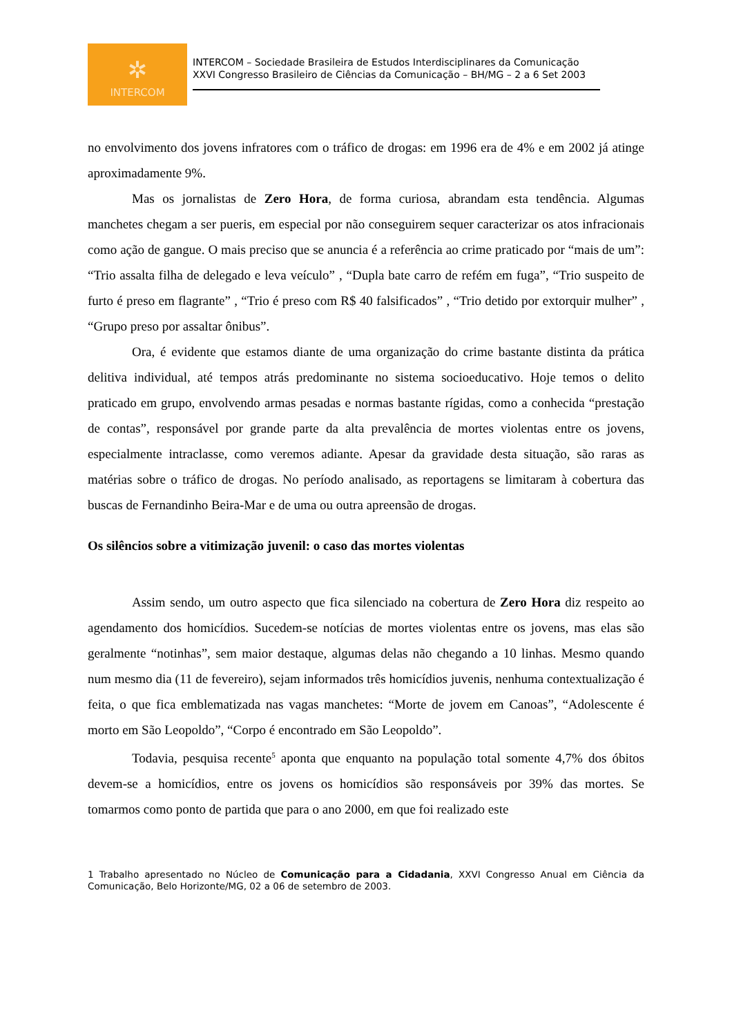✲
INTERCOM
INTERCOM – Sociedade Brasileira de Estudos Interdisciplinares da Comunicação
XXVI Congresso Brasileiro de Ciências da Comunicação – BH/MG – 2 a 6 Set 2003
no envolvimento dos jovens infratores com o tráfico de drogas: em 1996 era de 4% e em 2002 já atinge aproximadamente 9%.
Mas os jornalistas de Zero Hora, de forma curiosa, abrandam esta tendência. Algumas manchetes chegam a ser pueris, em especial por não conseguirem sequer caracterizar os atos infracionais como ação de gangue. O mais preciso que se anuncia é a referência ao crime praticado por “mais de um”: “Trio assalta filha de delegado e leva veículo” , “Dupla bate carro de refém em fuga”, “Trio suspeito de furto é preso em flagrante” , “Trio é preso com R$ 40 falsificados” , “Trio detido por extorquir mulher” , “Grupo preso por assaltar ônibus”.
Ora, é evidente que estamos diante de uma organização do crime bastante distinta da prática delitiva individual, até tempos atrás predominante no sistema socioeducativo. Hoje temos o delito praticado em grupo, envolvendo armas pesadas e normas bastante rígidas, como a conhecida “prestação de contas”, responsável por grande parte da alta prevalência de mortes violentas entre os jovens, especialmente intraclasse, como veremos adiante. Apesar da gravidade desta situação, são raras as matérias sobre o tráfico de drogas. No período analisado, as reportagens se limitaram à cobertura das buscas de Fernandinho Beira-Mar e de uma ou outra apreensão de drogas.
Os silêncios sobre a vitimização juvenil: o caso das mortes violentas
Assim sendo, um outro aspecto que fica silenciado na cobertura de Zero Hora diz respeito ao agendamento dos homicídios. Sucedem-se notícias de mortes violentas entre os jovens, mas elas são geralmente “notinhas”, sem maior destaque, algumas delas não chegando a 10 linhas. Mesmo quando num mesmo dia (11 de fevereiro), sejam informados três homicídios juvenis, nenhuma contextualização é feita, o que fica emblematizada nas vagas manchetes: “Morte de jovem em Canoas”, “Adolescente é morto em São Leopoldo”, “Corpo é encontrado em São Leopoldo”.
Todavia, pesquisa recente<sup>5</sup> aponta que enquanto na população total somente 4,7% dos óbitos devem-se a homicídios, entre os jovens os homicídios são responsáveis por 39% das mortes. Se tomarmos como ponto de partida que para o ano 2000, em que foi realizado este
1 Trabalho apresentado no Núcleo de Comunicação para a Cidadania, XXVI Congresso Anual em Ciência da Comunicação, Belo Horizonte/MG, 02 a 06 de setembro de 2003.